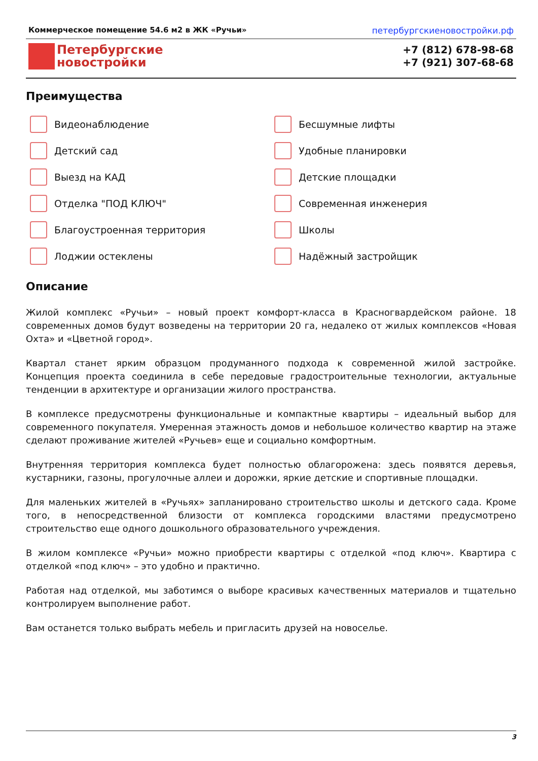Коммерческое помещение 54.6 м2 в ЖК «Ручьи» петербургскиеновостройки.рф
Петербургские
новостройки
+7 (812) 678-98-68
+7 (921) 307-68-68
Преимущества
Видеонаблюдение
Бесшумные лифты
Детский сад
Удобные планировки
Выезд на КАД
Детские площадки
Отделка "ПОД КЛЮЧ"
Современная инженерия
Благоустроенная территория
Школы
Лоджии остеклены
Надёжный застройщик
Описание
Жилой комплекс «Ручьи» – новый проект комфорт-класса в Красногвардейском районе. 18 современных домов будут возведены на территории 20 га, недалеко от жилых комплексов «Новая Охта» и «Цветной город».
Квартал станет ярким образцом продуманного подхода к современной жилой застройке. Концепция проекта соединила в себе передовые градостроительные технологии, актуальные тенденции в архитектуре и организации жилого пространства.
В комплексе предусмотрены функциональные и компактные квартиры – идеальный выбор для современного покупателя. Умеренная этажность домов и небольшое количество квартир на этаже сделают проживание жителей «Ручьев» еще и социально комфортным.
Внутренняя территория комплекса будет полностью облагорожена: здесь появятся деревья, кустарники, газоны, прогулочные аллеи и дорожки, яркие детские и спортивные площадки.
Для маленьких жителей в «Ручьях» запланировано строительство школы и детского сада. Кроме того, в непосредственной близости от комплекса городскими властями предусмотрено строительство еще одного дошкольного образовательного учреждения.
В жилом комплексе «Ручьи» можно приобрести квартиры с отделкой «под ключ». Квартира с отделкой «под ключ» – это удобно и практично.
Работая над отделкой, мы заботимся о выборе красивых качественных материалов и тщательно контролируем выполнение работ.
Вам останется только выбрать мебель и пригласить друзей на новоселье.
3